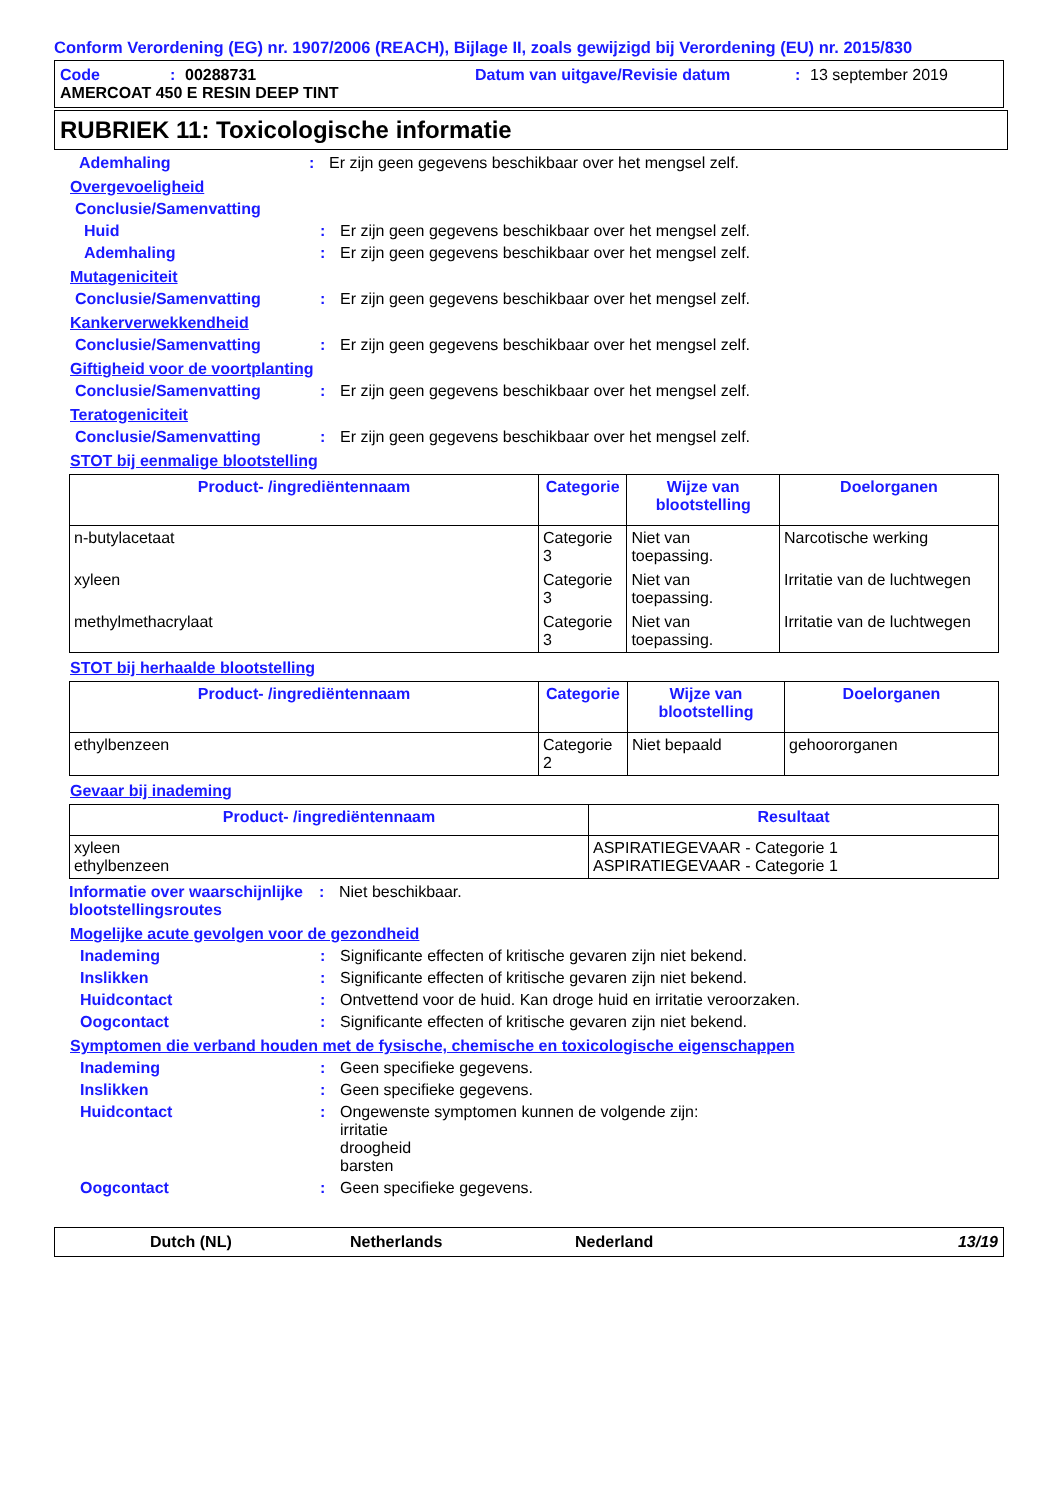Conform Verordening (EG) nr. 1907/2006 (REACH), Bijlage II, zoals gewijzigd bij Verordening (EU) nr. 2015/830
Code: 00288731 Datum van uitgave/Revisie datum: 13 september 2019
AMERCOAT 450 E RESIN DEEP TINT
RUBRIEK 11: Toxicologische informatie
Ademhaling: Er zijn geen gegevens beschikbaar over het mengsel zelf.
Overgevoeligheid
Conclusie/Samenvatting
Huid: Er zijn geen gegevens beschikbaar over het mengsel zelf.
Ademhaling: Er zijn geen gegevens beschikbaar over het mengsel zelf.
Mutageniciteit
Conclusie/Samenvatting: Er zijn geen gegevens beschikbaar over het mengsel zelf.
Kankerverwekkendheid
Conclusie/Samenvatting: Er zijn geen gegevens beschikbaar over het mengsel zelf.
Giftigheid voor de voortplanting
Conclusie/Samenvatting: Er zijn geen gegevens beschikbaar over het mengsel zelf.
Teratogeniciteit
Conclusie/Samenvatting: Er zijn geen gegevens beschikbaar over het mengsel zelf.
STOT bij eenmalige blootstelling
| Product- /ingrediëntennaam | Categorie | Wijze van blootstelling | Doelorganen |
| --- | --- | --- | --- |
| n-butylacetaat | Categorie 3 | Niet van toepassing. | Narcotische werking |
| xyleen | Categorie 3 | Niet van toepassing. | Irritatie van de luchtwegen |
| methylmethacrylaat | Categorie 3 | Niet van toepassing. | Irritatie van de luchtwegen |
STOT bij herhaalde blootstelling
| Product- /ingrediëntennaam | Categorie | Wijze van blootstelling | Doelorganen |
| --- | --- | --- | --- |
| ethylbenzeen | Categorie 2 | Niet bepaald | gehoororganen |
Gevaar bij inademing
| Product- /ingrediëntennaam | Resultaat |
| --- | --- |
| xyleen ethylbenzeen | ASPIRATIEGEVAAR - Categorie 1 ASPIRATIEGEVAAR - Categorie 1 |
Informatie over waarschijnlijke blootstellingsroutes: Niet beschikbaar.
Mogelijke acute gevolgen voor de gezondheid
Inademing: Significante effecten of kritische gevaren zijn niet bekend.
Inslikken: Significante effecten of kritische gevaren zijn niet bekend.
Huidcontact: Ontvettend voor de huid. Kan droge huid en irritatie veroorzaken.
Oogcontact: Significante effecten of kritische gevaren zijn niet bekend.
Symptomen die verband houden met de fysische, chemische en toxicologische eigenschappen
Inademing: Geen specifieke gegevens.
Inslikken: Geen specifieke gegevens.
Huidcontact: Ongewenste symptomen kunnen de volgende zijn:
irritatie
droogheid
barsten
Oogcontact: Geen specifieke gegevens.
Dutch (NL) Netherlands Nederland 13/19